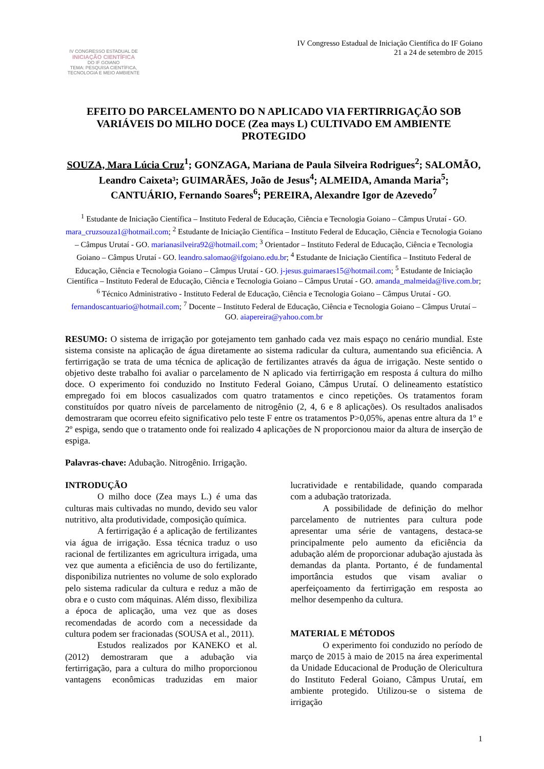IV CONGRESSO ESTADUAL DE
INICIAÇÃO CIENTÍFICA
DO IF GOIANO
TEMA: PESQUISA CIENTÍFICA, TECNOLOGIA E MEIO AMBIENTE
IV Congresso Estadual de Iniciação Científica do IF Goiano
21 a 24 de setembro de 2015
EFEITO DO PARCELAMENTO DO N APLICADO VIA FERTIRRIGAÇÃO SOB VARIÁVEIS DO MILHO DOCE (Zea mays L) CULTIVADO EM AMBIENTE PROTEGIDO
SOUZA, Mara Lúcia Cruz<sup>1</sup>; GONZAGA, Mariana de Paula Silveira Rodrigues<sup>2</sup>; SALOMÃO, Leandro Caixeta³; GUIMARÃES, João de Jesus<sup>4</sup>; ALMEIDA, Amanda Maria<sup>5</sup>; CANTUÁRIO, Fernando Soares<sup>6</sup>; PEREIRA, Alexandre Igor de Azevedo<sup>7</sup>
<sup>1</sup> Estudante de Iniciação Científica – Instituto Federal de Educação, Ciência e Tecnologia Goiano – Câmpus Urutaí - GO. mara_cruzsouza1@hotmail.com; <sup>2</sup> Estudante de Iniciação Científica – Instituto Federal de Educação, Ciência e Tecnologia Goiano – Câmpus Urutaí - GO. marianasilveira92@hotmail.com; <sup>3</sup> Orientador – Instituto Federal de Educação, Ciência e Tecnologia Goiano – Câmpus Urutaí - GO. leandro.salomao@ifgoiano.edu.br; <sup>4</sup> Estudante de Iniciação Científica – Instituto Federal de Educação, Ciência e Tecnologia Goiano – Câmpus Urutaí - GO. j-jesus.guimaraes15@hotmail.com; <sup>5</sup> Estudante de Iniciação Científica – Instituto Federal de Educação, Ciência e Tecnologia Goiano – Câmpus Urutaí - GO. amanda_malmeida@live.com.br; <sup>6</sup> Técnico Administrativo - Instituto Federal de Educação, Ciência e Tecnologia Goiano – Câmpus Urutaí - GO. fernandoscantuario@hotmail.com; <sup>7</sup> Docente – Instituto Federal de Educação, Ciência e Tecnologia Goiano – Câmpus Urutaí – GO. aiapereira@yahoo.com.br
RESUMO: O sistema de irrigação por gotejamento tem ganhado cada vez mais espaço no cenário mundial. Este sistema consiste na aplicação de água diretamente ao sistema radicular da cultura, aumentando sua eficiência. A fertirrigação se trata de uma técnica de aplicação de fertilizantes através da água de irrigação. Neste sentido o objetivo deste trabalho foi avaliar o parcelamento de N aplicado via fertirrigação em resposta á cultura do milho doce. O experimento foi conduzido no Instituto Federal Goiano, Câmpus Urutaí. O delineamento estatístico empregado foi em blocos casualizados com quatro tratamentos e cinco repetições. Os tratamentos foram constituídos por quatro níveis de parcelamento de nitrogênio (2, 4, 6 e 8 aplicações). Os resultados analisados demostraram que ocorreu efeito significativo pelo teste F entre os tratamentos P>0,05%, apenas entre altura da 1º e 2º espiga, sendo que o tratamento onde foi realizado 4 aplicações de N proporcionou maior da altura de inserção de espiga.
Palavras-chave: Adubação. Nitrogênio. Irrigação.
INTRODUÇÃO
O milho doce (Zea mays L.) é uma das culturas mais cultivadas no mundo, devido seu valor nutritivo, alta produtividade, composição química.
A fertirrigação é a aplicação de fertilizantes via água de irrigação. Essa técnica traduz o uso racional de fertilizantes em agricultura irrigada, uma vez que aumenta a eficiência de uso do fertilizante, disponibiliza nutrientes no volume de solo explorado pelo sistema radicular da cultura e reduz a mão de obra e o custo com máquinas. Além disso, flexibiliza a época de aplicação, uma vez que as doses recomendadas de acordo com a necessidade da cultura podem ser fracionadas (SOUSA et al., 2011).
Estudos realizados por KANEKO et al. (2012) demostraram que a adubação via fertirrigação, para a cultura do milho proporcionou vantagens econômicas traduzidas em maior lucratividade e rentabilidade, quando comparada com a adubação tratorizada.
A possibilidade de definição do melhor parcelamento de nutrientes para cultura pode apresentar uma série de vantagens, destaca-se principalmente pelo aumento da eficiência da adubação além de proporcionar adubação ajustada às demandas da planta. Portanto, é de fundamental importância estudos que visam avaliar o aperfeiçoamento da fertirrigação em resposta ao melhor desempenho da cultura.
MATERIAL E MÉTODOS
O experimento foi conduzido no período de março de 2015 à maio de 2015 na área experimental da Unidade Educacional de Produção de Olericultura do Instituto Federal Goiano, Câmpus Urutaí, em ambiente protegido. Utilizou-se o sistema de irrigação
1